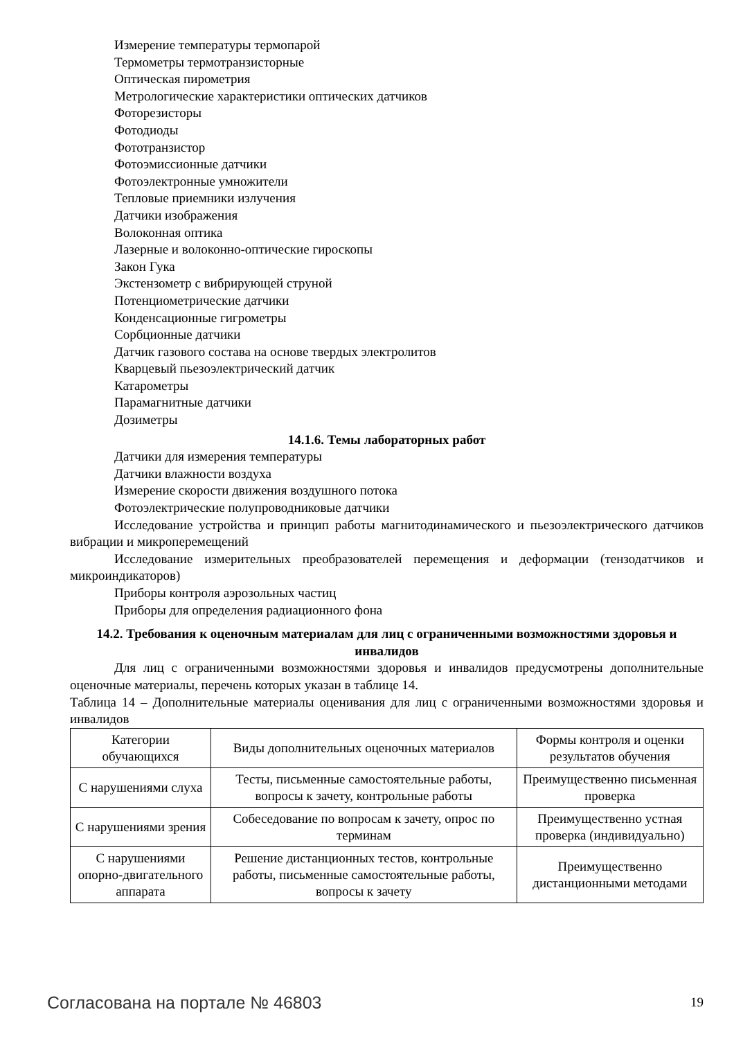Измерение температуры термопарой
Термометры термотранзисторные
Оптическая пирометрия
Метрологические характеристики оптических датчиков
Фоторезисторы
Фотодиоды
Фототранзистор
Фотоэмиссионные датчики
Фотоэлектронные умножители
Тепловые приемники излучения
Датчики изображения
Волоконная оптика
Лазерные и волоконно-оптические гироскопы
Закон Гука
Экстензометр с вибрирующей струной
Потенциометрические датчики
Конденсационные гигрометры
Сорбционные датчики
Датчик газового состава на основе твердых электролитов
Кварцевый пьезоэлектрический датчик
Катарометры
Парамагнитные датчики
Дозиметры
14.1.6. Темы лабораторных работ
Датчики для измерения температуры
Датчики влажности воздуха
Измерение скорости движения воздушного потока
Фотоэлектрические полупроводниковые датчики
Исследование устройства и принцип работы магнитодинамического и пьезоэлектрического датчиков вибрации и микроперемещений
Исследование измерительных преобразователей перемещения и деформации (тензодатчиков и микроиндикаторов)
Приборы контроля аэрозольных частиц
Приборы для определения радиационного фона
14.2. Требования к оценочным материалам для лиц с ограниченными возможностями здоровья и инвалидов
Для лиц с ограниченными возможностями здоровья и инвалидов предусмотрены дополнительные оценочные материалы, перечень которых указан в таблице 14.
Таблица 14 – Дополнительные материалы оценивания для лиц с ограниченными возможностями здоровья и инвалидов
| Категории обучающихся | Виды дополнительных оценочных материалов | Формы контроля и оценки результатов обучения |
| С нарушениями слуха | Тесты, письменные самостоятельные работы, вопросы к зачету, контрольные работы | Преимущественно письменная проверка |
| С нарушениями зрения | Собеседование по вопросам к зачету, опрос по терминам | Преимущественно устная проверка (индивидуально) |
| С нарушениями опорно-двигательного аппарата | Решение дистанционных тестов, контрольные работы, письменные самостоятельные работы, вопросы к зачету | Преимущественно дистанционными методами |
Согласована на портале № 46803 19